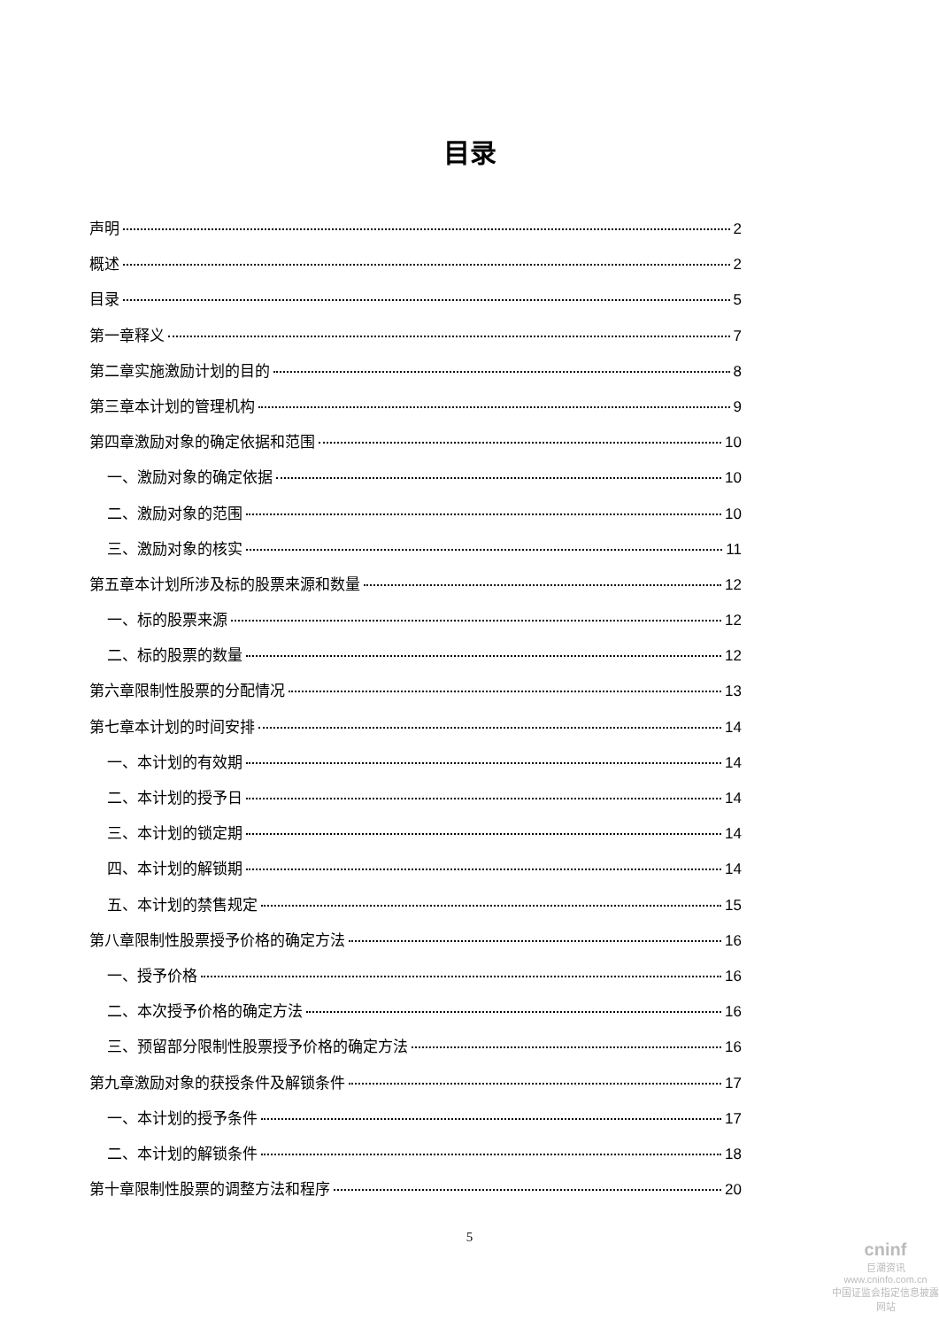目录
声明 2
概述 2
目录 5
第一章释义 7
第二章实施激励计划的目的 8
第三章本计划的管理机构 9
第四章激励对象的确定依据和范围 10
一、激励对象的确定依据 10
二、激励对象的范围 10
三、激励对象的核实 11
第五章本计划所涉及标的股票来源和数量 12
一、标的股票来源 12
二、标的股票的数量 12
第六章限制性股票的分配情况 13
第七章本计划的时间安排 14
一、本计划的有效期 14
二、本计划的授予日 14
三、本计划的锁定期 14
四、本计划的解锁期 14
五、本计划的禁售规定 15
第八章限制性股票授予价格的确定方法 16
一、授予价格 16
二、本次授予价格的确定方法 16
三、预留部分限制性股票授予价格的确定方法 16
第九章激励对象的获授条件及解锁条件 17
一、本计划的授予条件 17
二、本计划的解锁条件 18
第十章限制性股票的调整方法和程序 20
5
cninf
巨潮资讯
www.cninfo.com.cn
中国证监会指定信息披露网站